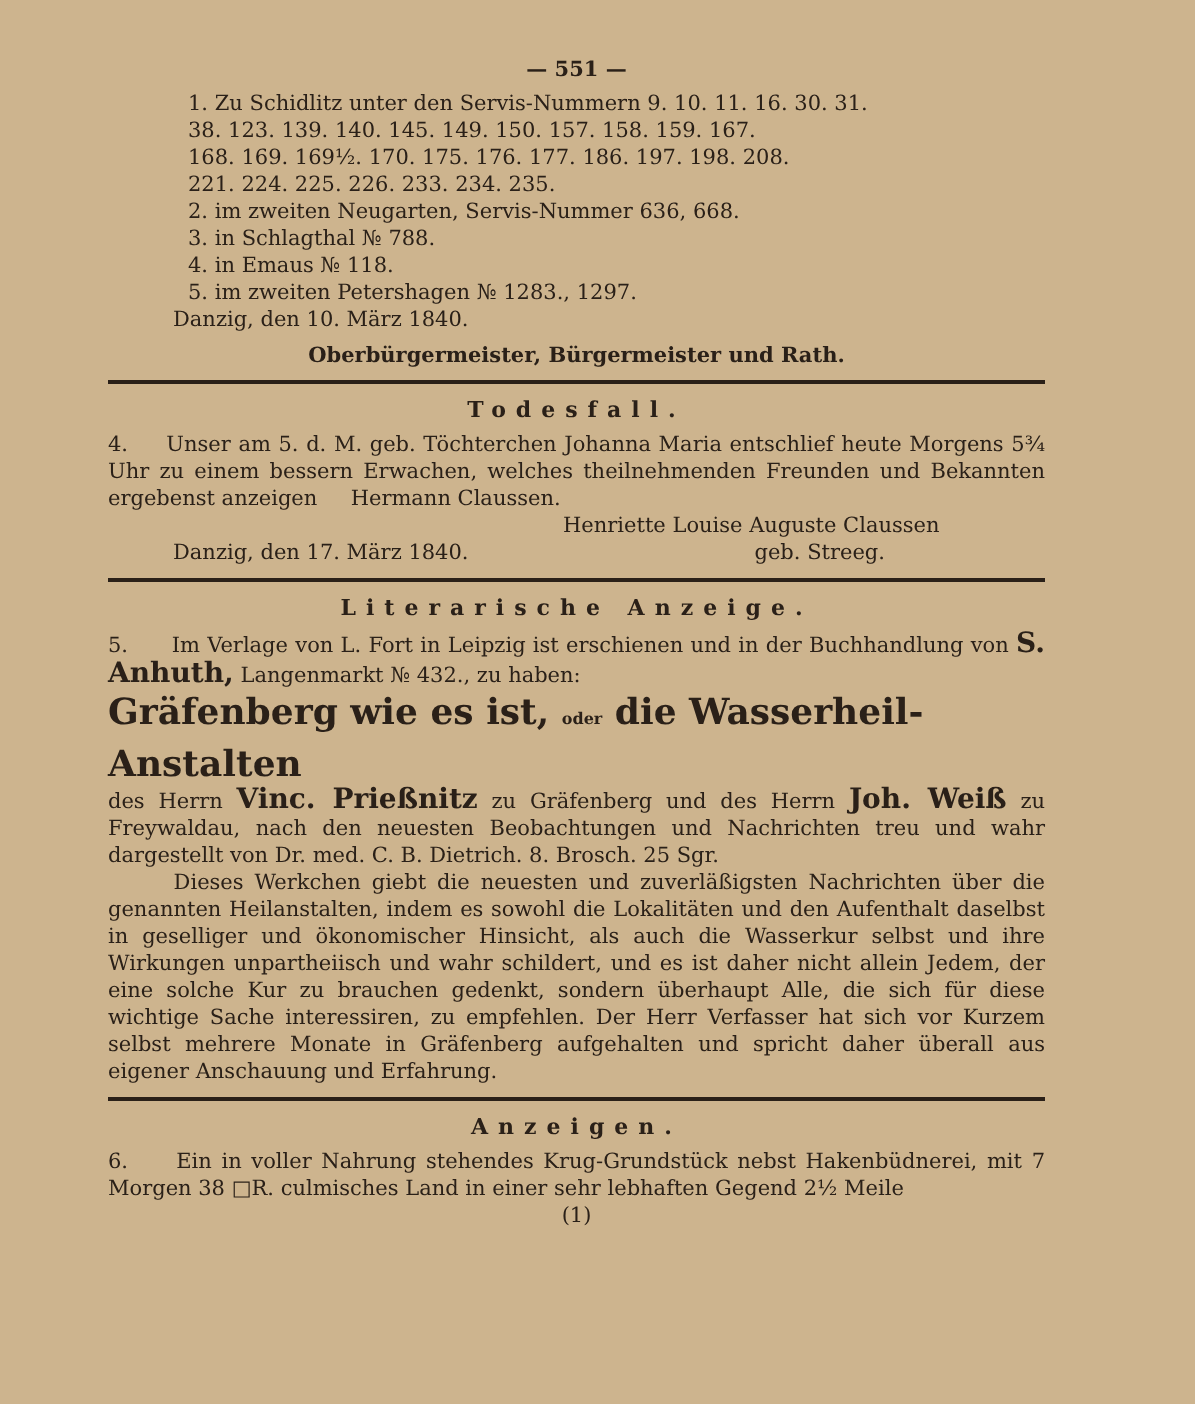— 551 —
1. Zu Schidlitz unter den Servis-Nummern 9. 10. 11. 16. 30. 31.
38. 123. 139. 140. 145. 149. 150. 157. 158. 159. 167.
168. 169. 169½. 170. 175. 176. 177. 186. 197. 198. 208.
221. 224. 225. 226. 233. 234. 235.
2. im zweiten Neugarten, Servis-Nummer 636, 668.
3. in Schlagthal № 788.
4. in Emaus № 118.
5. im zweiten Petershagen № 1283., 1297.
Danzig, den 10. März 1840.
Oberbürgermeister, Bürgermeister und Rath.
Todesfall.
4. Unser am 5. d. M. geb. Töchterchen Johanna Maria entschlief heute Morgens 5¾ Uhr zu einem bessern Erwachen, welches theilnehmenden Freunden und Bekannten ergebenst anzeigen Hermann Claussen.
Henriette Louise Auguste Claussen
Danzig, den 17. März 1840. geb. Streeg.
Literarische Anzeige.
5. Im Verlage von L. Fort in Leipzig ist erschienen und in der Buchhandlung von S. Anhuth, Langenmarkt № 432., zu haben:
Gräfenberg wie es ist, oder die Wasserheil-Anstalten
des Herrn Vinc. Prießnitz zu Gräfenberg und des Herrn Joh. Weiß zu Freywaldau, nach den neuesten Beobachtungen und Nachrichten treu und wahr dargestellt von Dr. med. C. B. Dietrich. 8. Brosch. 25 Sgr.
Dieses Werkchen giebt die neuesten und zuverläßigsten Nachrichten über die genannten Heilanstalten, indem es sowohl die Lokalitäten und den Aufenthalt daselbst in geselliger und ökonomischer Hinsicht, als auch die Wasserkur selbst und ihre Wirkungen unpartheiisch und wahr schildert, und es ist daher nicht allein Jedem, der eine solche Kur zu brauchen gedenkt, sondern überhaupt Alle, die sich für diese wichtige Sache interessiren, zu empfehlen. Der Herr Verfasser hat sich vor Kurzem selbst mehrere Monate in Gräfenberg aufgehalten und spricht daher überall aus eigener Anschauung und Erfahrung.
Anzeigen.
6. Ein in voller Nahrung stehendes Krug-Grundstück nebst Hakenbüdnerei, mit 7 Morgen 38 □R. culmisches Land in einer sehr lebhaften Gegend 2½ Meile
(1)